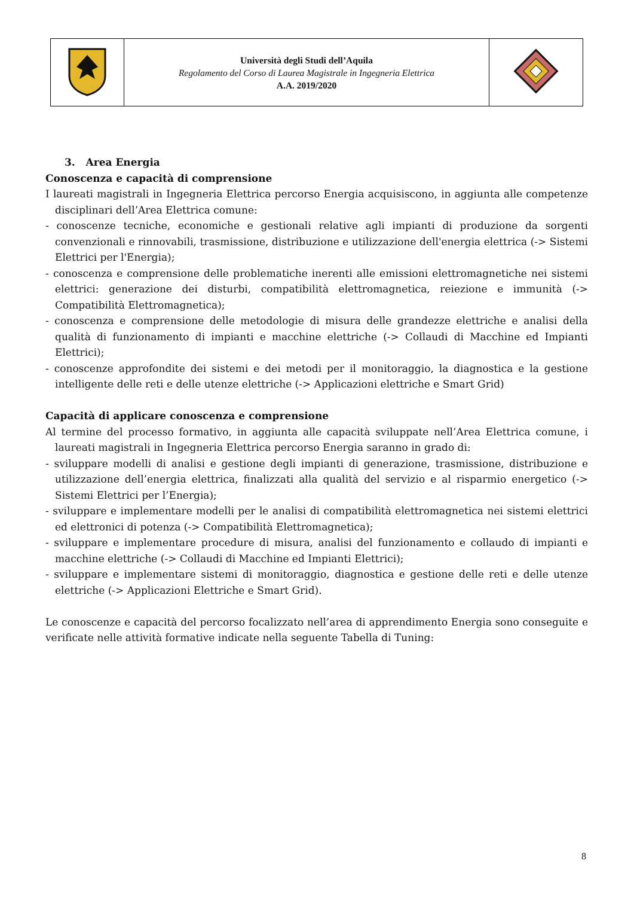| | Università degli Studi dell’Aquila Regolamento del Corso di Laurea Magistrale in Ingegneria Elettrica A.A. 2019/2020 | |
3. Area Energia
Conoscenza e capacità di comprensione
I laureati magistrali in Ingegneria Elettrica percorso Energia acquisiscono, in aggiunta alle competenze disciplinari dell’Area Elettrica comune:
- conoscenze tecniche, economiche e gestionali relative agli impianti di produzione da sorgenti convenzionali e rinnovabili, trasmissione, distribuzione e utilizzazione dell'energia elettrica (-> Sistemi Elettrici per l'Energia);
- conoscenza e comprensione delle problematiche inerenti alle emissioni elettromagnetiche nei sistemi elettrici: generazione dei disturbi, compatibilità elettromagnetica, reiezione e immunità (-> Compatibilità Elettromagnetica);
- conoscenza e comprensione delle metodologie di misura delle grandezze elettriche e analisi della qualità di funzionamento di impianti e macchine elettriche (-> Collaudi di Macchine ed Impianti Elettrici);
- conoscenze approfondite dei sistemi e dei metodi per il monitoraggio, la diagnostica e la gestione intelligente delle reti e delle utenze elettriche (-> Applicazioni elettriche e Smart Grid)
Capacità di applicare conoscenza e comprensione
Al termine del processo formativo, in aggiunta alle capacità sviluppate nell’Area Elettrica comune, i laureati magistrali in Ingegneria Elettrica percorso Energia saranno in grado di:
- sviluppare modelli di analisi e gestione degli impianti di generazione, trasmissione, distribuzione e utilizzazione dell’energia elettrica, finalizzati alla qualità del servizio e al risparmio energetico (-> Sistemi Elettrici per l’Energia);
- sviluppare e implementare modelli per le analisi di compatibilità elettromagnetica nei sistemi elettrici ed elettronici di potenza (-> Compatibilità Elettromagnetica);
- sviluppare e implementare procedure di misura, analisi del funzionamento e collaudo di impianti e macchine elettriche (-> Collaudi di Macchine ed Impianti Elettrici);
- sviluppare e implementare sistemi di monitoraggio, diagnostica e gestione delle reti e delle utenze elettriche (-> Applicazioni Elettriche e Smart Grid).
Le conoscenze e capacità del percorso focalizzato nell’area di apprendimento Energia sono conseguite e verificate nelle attività formative indicate nella seguente Tabella di Tuning:
8